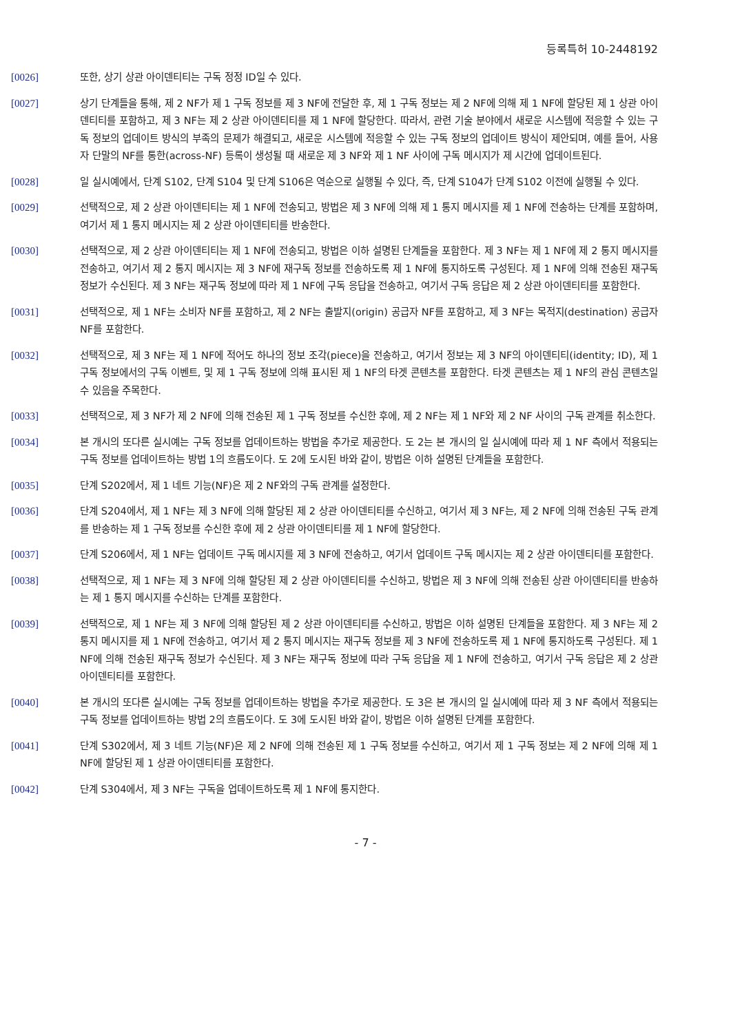등록특허 10-2448192
[0026] 또한, 상기 상관 아이덴티티는 구독 정정 ID일 수 있다.
[0027] 상기 단계들을 통해, 제 2 NF가 제 1 구독 정보를 제 3 NF에 전달한 후, 제 1 구독 정보는 제 2 NF에 의해 제 1 NF에 할당된 제 1 상관 아이덴티티를 포함하고, 제 3 NF는 제 2 상관 아이덴티티를 제 1 NF에 할당한다. 따라서, 관련 기술 분야에서 새로운 시스템에 적응할 수 있는 구독 정보의 업데이트 방식의 부족의 문제가 해결되고, 새로운 시스템에 적응할 수 있는 구독 정보의 업데이트 방식이 제안되며, 예를 들어, 사용자 단말의 NF를 통한(across-NF) 등록이 생성될 때 새로운 제 3 NF와 제 1 NF 사이에 구독 메시지가 제 시간에 업데이트된다.
[0028] 일 실시예에서, 단계 S102, 단계 S104 및 단계 S106은 역순으로 실행될 수 있다, 즉, 단계 S104가 단계 S102 이전에 실행될 수 있다.
[0029] 선택적으로, 제 2 상관 아이덴티티는 제 1 NF에 전송되고, 방법은 제 3 NF에 의해 제 1 통지 메시지를 제 1 NF에 전송하는 단계를 포함하며, 여기서 제 1 통지 메시지는 제 2 상관 아이덴티티를 반송한다.
[0030] 선택적으로, 제 2 상관 아이덴티티는 제 1 NF에 전송되고, 방법은 이하 설명된 단계들을 포함한다. 제 3 NF는 제 1 NF에 제 2 통지 메시지를 전송하고, 여기서 제 2 통지 메시지는 제 3 NF에 재구독 정보를 전송하도록 제 1 NF에 통지하도록 구성된다. 제 1 NF에 의해 전송된 재구독 정보가 수신된다. 제 3 NF는 재구독 정보에 따라 제 1 NF에 구독 응답을 전송하고, 여기서 구독 응답은 제 2 상관 아이덴티티를 포함한다.
[0031] 선택적으로, 제 1 NF는 소비자 NF를 포함하고, 제 2 NF는 출발지(origin) 공급자 NF를 포함하고, 제 3 NF는 목적지(destination) 공급자 NF를 포함한다.
[0032] 선택적으로, 제 3 NF는 제 1 NF에 적어도 하나의 정보 조각(piece)을 전송하고, 여기서 정보는 제 3 NF의 아이덴티티(identity; ID), 제 1 구독 정보에서의 구독 이벤트, 및 제 1 구독 정보에 의해 표시된 제 1 NF의 타겟 콘텐츠를 포함한다. 타겟 콘텐츠는 제 1 NF의 관심 콘텐츠일 수 있음을 주목한다.
[0033] 선택적으로, 제 3 NF가 제 2 NF에 의해 전송된 제 1 구독 정보를 수신한 후에, 제 2 NF는 제 1 NF와 제 2 NF 사이의 구독 관계를 취소한다.
[0034] 본 개시의 또다른 실시예는 구독 정보를 업데이트하는 방법을 추가로 제공한다. 도 2는 본 개시의 일 실시예에 따라 제 1 NF 측에서 적용되는 구독 정보를 업데이트하는 방법 1의 흐름도이다. 도 2에 도시된 바와 같이, 방법은 이하 설명된 단계들을 포함한다.
[0035] 단계 S202에서, 제 1 네트 기능(NF)은 제 2 NF와의 구독 관계를 설정한다.
[0036] 단계 S204에서, 제 1 NF는 제 3 NF에 의해 할당된 제 2 상관 아이덴티티를 수신하고, 여기서 제 3 NF는, 제 2 NF에 의해 전송된 구독 관계를 반송하는 제 1 구독 정보를 수신한 후에 제 2 상관 아이덴티티를 제 1 NF에 할당한다.
[0037] 단계 S206에서, 제 1 NF는 업데이트 구독 메시지를 제 3 NF에 전송하고, 여기서 업데이트 구독 메시지는 제 2 상관 아이덴티티를 포함한다.
[0038] 선택적으로, 제 1 NF는 제 3 NF에 의해 할당된 제 2 상관 아이덴티티를 수신하고, 방법은 제 3 NF에 의해 전송된 상관 아이덴티티를 반송하는 제 1 통지 메시지를 수신하는 단계를 포함한다.
[0039] 선택적으로, 제 1 NF는 제 3 NF에 의해 할당된 제 2 상관 아이덴티티를 수신하고, 방법은 이하 설명된 단계들을 포함한다. 제 3 NF는 제 2 통지 메시지를 제 1 NF에 전송하고, 여기서 제 2 통지 메시지는 재구독 정보를 제 3 NF에 전송하도록 제 1 NF에 통지하도록 구성된다. 제 1 NF에 의해 전송된 재구독 정보가 수신된다. 제 3 NF는 재구독 정보에 따라 구독 응답을 제 1 NF에 전송하고, 여기서 구독 응답은 제 2 상관 아이덴티티를 포함한다.
[0040] 본 개시의 또다른 실시예는 구독 정보를 업데이트하는 방법을 추가로 제공한다. 도 3은 본 개시의 일 실시예에 따라 제 3 NF 측에서 적용되는 구독 정보를 업데이트하는 방법 2의 흐름도이다. 도 3에 도시된 바와 같이, 방법은 이하 설명된 단계를 포함한다.
[0041] 단계 S302에서, 제 3 네트 기능(NF)은 제 2 NF에 의해 전송된 제 1 구독 정보를 수신하고, 여기서 제 1 구독 정보는 제 2 NF에 의해 제 1 NF에 할당된 제 1 상관 아이덴티티를 포함한다.
[0042] 단계 S304에서, 제 3 NF는 구독을 업데이트하도록 제 1 NF에 통지한다.
- 7 -